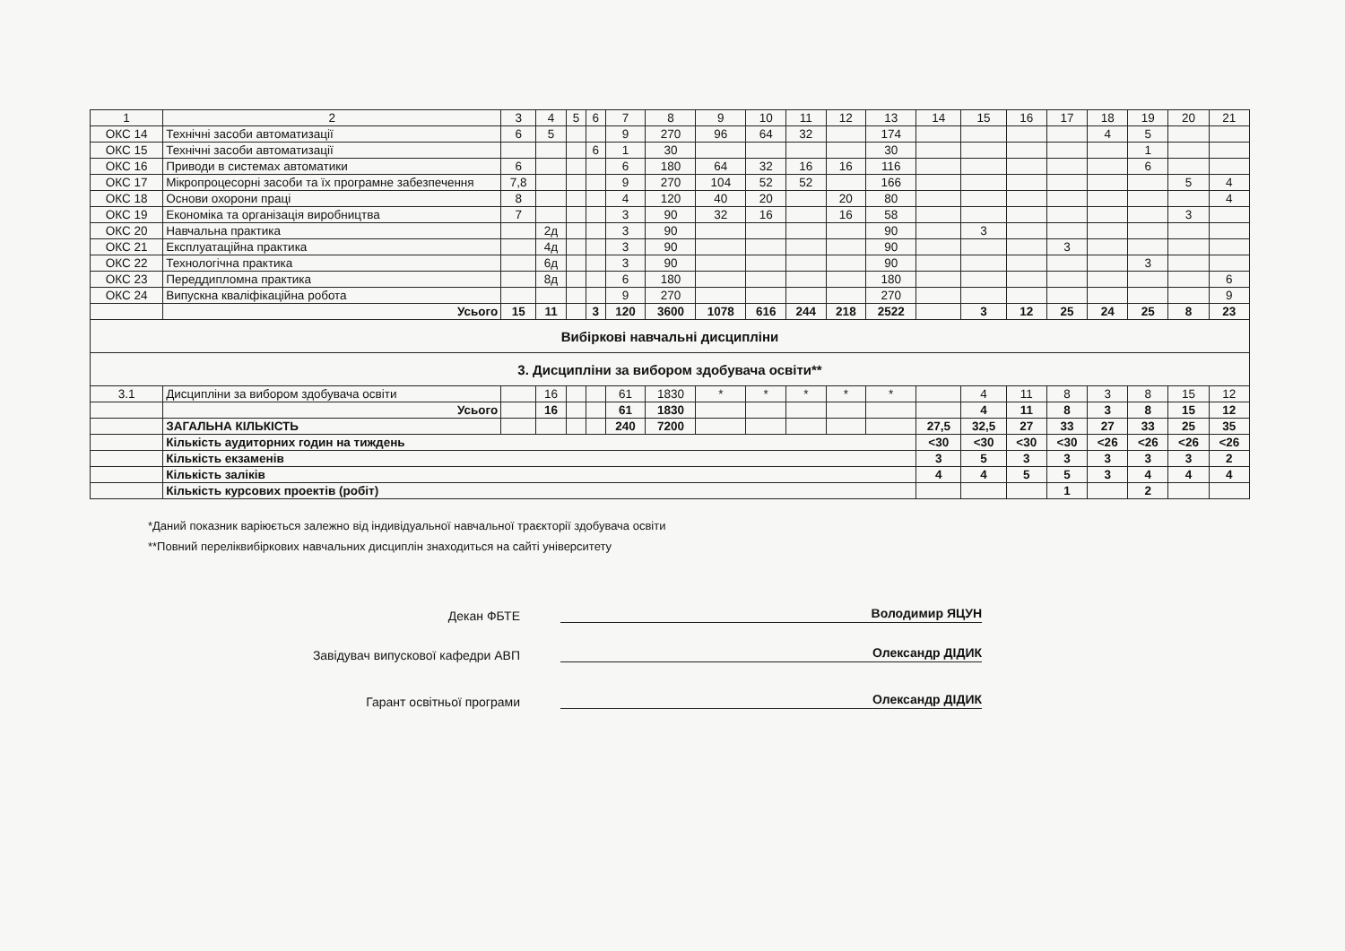| 1 | 2 | 3 | 4 | 5 | 6 | 7 | 8 | 9 | 10 | 11 | 12 | 13 | 14 | 15 | 16 | 17 | 18 | 19 | 20 | 21 |
| --- | --- | --- | --- | --- | --- | --- | --- | --- | --- | --- | --- | --- | --- | --- | --- | --- | --- | --- | --- | --- |
| ОКС 14 | Технічні засоби автоматизації | 6 | 5 | | | 9 | 270 | 96 | 64 | 32 | | 174 | | | | | 4 | 5 | | |
| ОКС 15 | Технічні засоби автоматизації | | | | 6 | 1 | 30 | | | | | 30 | | | | | | 1 | | |
| ОКС 16 | Приводи в системах автоматики | 6 | | | | 6 | 180 | 64 | 32 | 16 | 16 | 116 | | | | | | 6 | | |
| ОКС 17 | Мікропроцесорні засоби та їх програмне забезпечення | 7,8 | | | | 9 | 270 | 104 | 52 | 52 | | 166 | | | | | | | 5 | 4 |
| ОКС 18 | Основи охорони праці | 8 | | | | 4 | 120 | 40 | 20 | | 20 | 80 | | | | | | | | 4 |
| ОКС 19 | Економіка та організація виробництва | 7 | | | | 3 | 90 | 32 | 16 | | 16 | 58 | | | | | | | 3 | |
| ОКС 20 | Навчальна практика | | 2д | | | 3 | 90 | | | | | 90 | | 3 | | | | | | |
| ОКС 21 | Експлуатаційна практика | | 4д | | | 3 | 90 | | | | | 90 | | | | 3 | | | | |
| ОКС 22 | Технологічна практика | | 6д | | | 3 | 90 | | | | | 90 | | | | | | 3 | | |
| ОКС 23 | Переддипломна практика | | 8д | | | 6 | 180 | | | | | 180 | | | | | | | | 6 |
| ОКС 24 | Випускна кваліфікаційна робота | | | | | 9 | 270 | | | | | 270 | | | | | | | | 9 |
| | Усього | 15 | 11 | | 3 | 120 | 3600 | 1078 | 616 | 244 | 218 | 2522 | | 3 | 12 | 25 | 24 | 25 | 8 | 23 |
| Вибіркові навчальні дисципліни | | | | | | | | | | | | | | | | | | | | |
| 3. Дисципліни за вибором здобувача освіти** | | | | | | | | | | | | | | | | | | | | |
| 3.1 | Дисципліни за вибором здобувача освіти | | 16 | | | 61 | 1830 | * | * | * | * | * | | 4 | 11 | 8 | 3 | 8 | 15 | 12 |
| | Усього | | 16 | | | 61 | 1830 | | | | | | | 4 | 11 | 8 | 3 | 8 | 15 | 12 |
| | ЗАГАЛЬНА КІЛЬКІСТЬ | | | | | 240 | 7200 | | | | | | 27,5 | 32,5 | 27 | 33 | 27 | 33 | 25 | 35 |
| | Кількість аудиторних годин на тиждень | | | | | | | | | | | | <30 | <30 | <30 | <30 | <26 | <26 | <26 | <26 |
| | Кількість екзаменів | | | | | | | | | | | | 3 | 5 | 3 | 3 | 3 | 3 | 3 | 2 |
| | Кількість заліків | | | | | | | | | | | | 4 | 4 | 5 | 5 | 3 | 4 | 4 | 4 |
| | Кількість курсових проектів (робіт) | | | | | | | | | | | | | | | 1 | | 2 | | |
*Даний показник варіюється залежно від індивідуальної навчальної траєкторії здобувача освіти
**Повний переліквибіркових навчальних дисциплін знаходиться на сайті університету
Декан ФБТЕ
Володимир ЯЦУН
Завідувач випускової кафедри АВП
Олександр ДІДИК
Гарант освітньої програми
Олександр ДІДИК